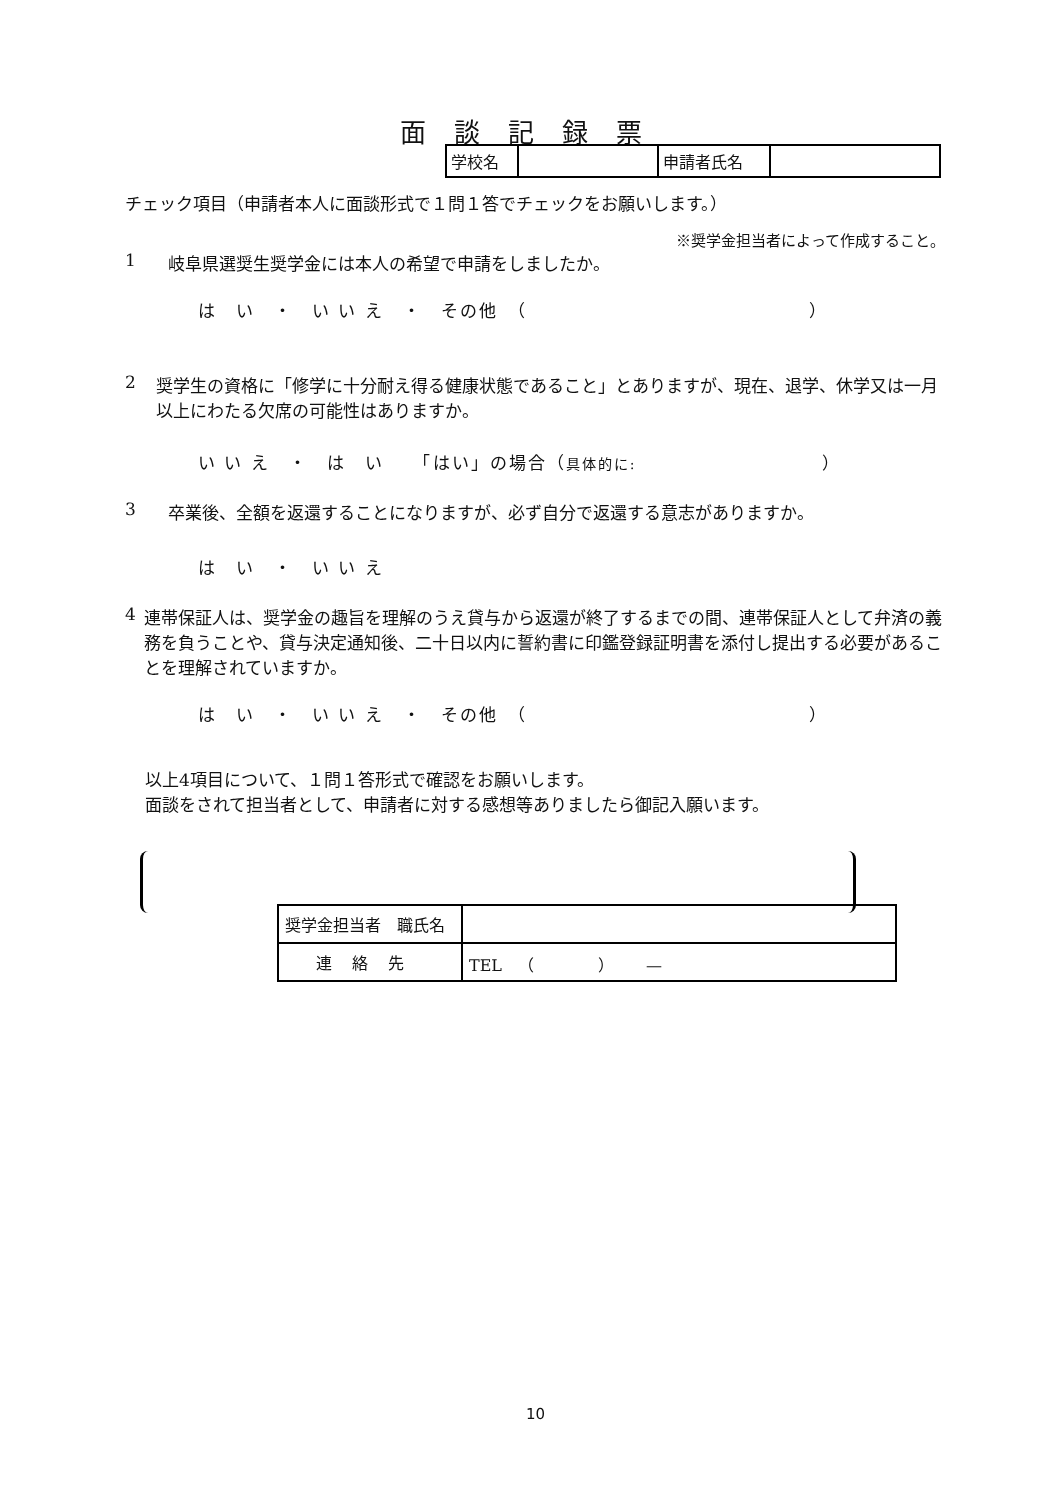面談記録票
| 学校名 | | 申請者氏名 | |
チェック項目（申請者本人に面談形式で１問１答でチェックをお願いします。）
※奨学金担当者によって作成すること。
1 岐阜県選奨生奨学金には本人の希望で申請をしましたか。
は　い　・　い い え　・　その他　（ ）
2 奨学生の資格に「修学に十分耐え得る健康状態であること」とありますが、現在、退学、休学又は一月以上にわたる欠席の可能性はありますか。
い い え　・　は　い　　「はい」の場合（具体的に: ）
3 卒業後、全額を返還することになりますが、必ず自分で返還する意志がありますか。
は　い　・　い い え
4 連帯保証人は、奨学金の趣旨を理解のうえ貸与から返還が終了するまでの間、連帯保証人として弁済の義務を負うことや、貸与決定通知後、二十日以内に誓約書に印鑑登録証明書を添付し提出する必要があることを理解されていますか。
は　い　・　い い え　・　その他　（ ）
以上4項目について、１問１答形式で確認をお願いします。
面談をされて担当者として、申請者に対する感想等ありましたら御記入願います。
| 奨学金担当者 職氏名 | |
| 連絡先 | TEL （ ） — |
10